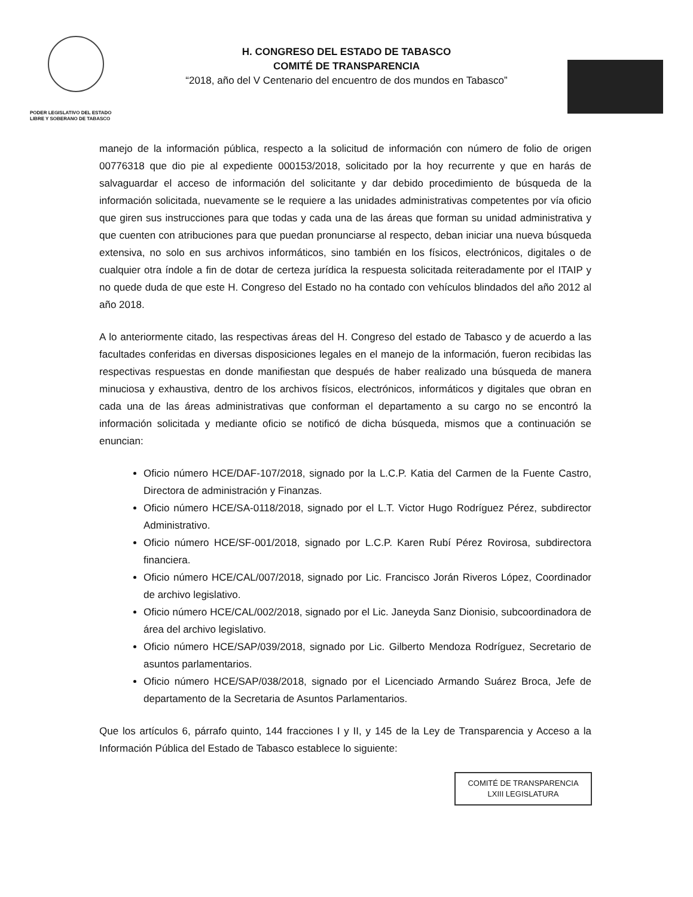PODER LEGISLATIVO DEL ESTADO
LIBRE Y SOBERANO DE TABASCO
H. CONGRESO DEL ESTADO DE TABASCO
COMITÉ DE TRANSPARENCIA
“2018, año del V Centenario del encuentro de dos mundos en Tabasco”
manejo de la información pública, respecto a la solicitud de información con número de folio de origen 00776318 que dio pie al expediente 000153/2018, solicitado por la hoy recurrente y que en harás de salvaguardar el acceso de información del solicitante y dar debido procedimiento de búsqueda de la información solicitada, nuevamente se le requiere a las unidades administrativas competentes por vía oficio que giren sus instrucciones para que todas y cada una de las áreas que forman su unidad administrativa y que cuenten con atribuciones para que puedan pronunciarse al respecto, deban iniciar una nueva búsqueda extensiva, no solo en sus archivos informáticos, sino también en los físicos, electrónicos, digitales o de cualquier otra índole a fin de dotar de certeza jurídica la respuesta solicitada reiteradamente por el ITAIP y no quede duda de que este H. Congreso del Estado no ha contado con vehículos blindados del año 2012 al año 2018.
A lo anteriormente citado, las respectivas áreas del H. Congreso del estado de Tabasco y de acuerdo a las facultades conferidas en diversas disposiciones legales en el manejo de la información, fueron recibidas las respectivas respuestas en donde manifiestan que después de haber realizado una búsqueda de manera minuciosa y exhaustiva, dentro de los archivos físicos, electrónicos, informáticos y digitales que obran en cada una de las áreas administrativas que conforman el departamento a su cargo no se encontró la información solicitada y mediante oficio se notificó de dicha búsqueda, mismos que a continuación se enuncian:
Oficio número HCE/DAF-107/2018, signado por la L.C.P. Katia del Carmen de la Fuente Castro, Directora de administración y Finanzas.
Oficio número HCE/SA-0118/2018, signado por el L.T. Victor Hugo Rodríguez Pérez, subdirector Administrativo.
Oficio número HCE/SF-001/2018, signado por L.C.P. Karen Rubí Pérez Rovirosa, subdirectora financiera.
Oficio número HCE/CAL/007/2018, signado por Lic. Francisco Jorán Riveros López, Coordinador de archivo legislativo.
Oficio número HCE/CAL/002/2018, signado por el Lic. Janeyda Sanz Dionisio, subcoordinadora de área del archivo legislativo.
Oficio número HCE/SAP/039/2018, signado por Lic. Gilberto Mendoza Rodríguez, Secretario de asuntos parlamentarios.
Oficio número HCE/SAP/038/2018, signado por el Licenciado Armando Suárez Broca, Jefe de departamento de la Secretaria de Asuntos Parlamentarios.
Que los artículos 6, párrafo quinto, 144 fracciones I y II, y 145 de la Ley de Transparencia y Acceso a la Información Pública del Estado de Tabasco establece lo siguiente:
COMITÉ DE TRANSPARENCIA
LXIII LEGISLATURA